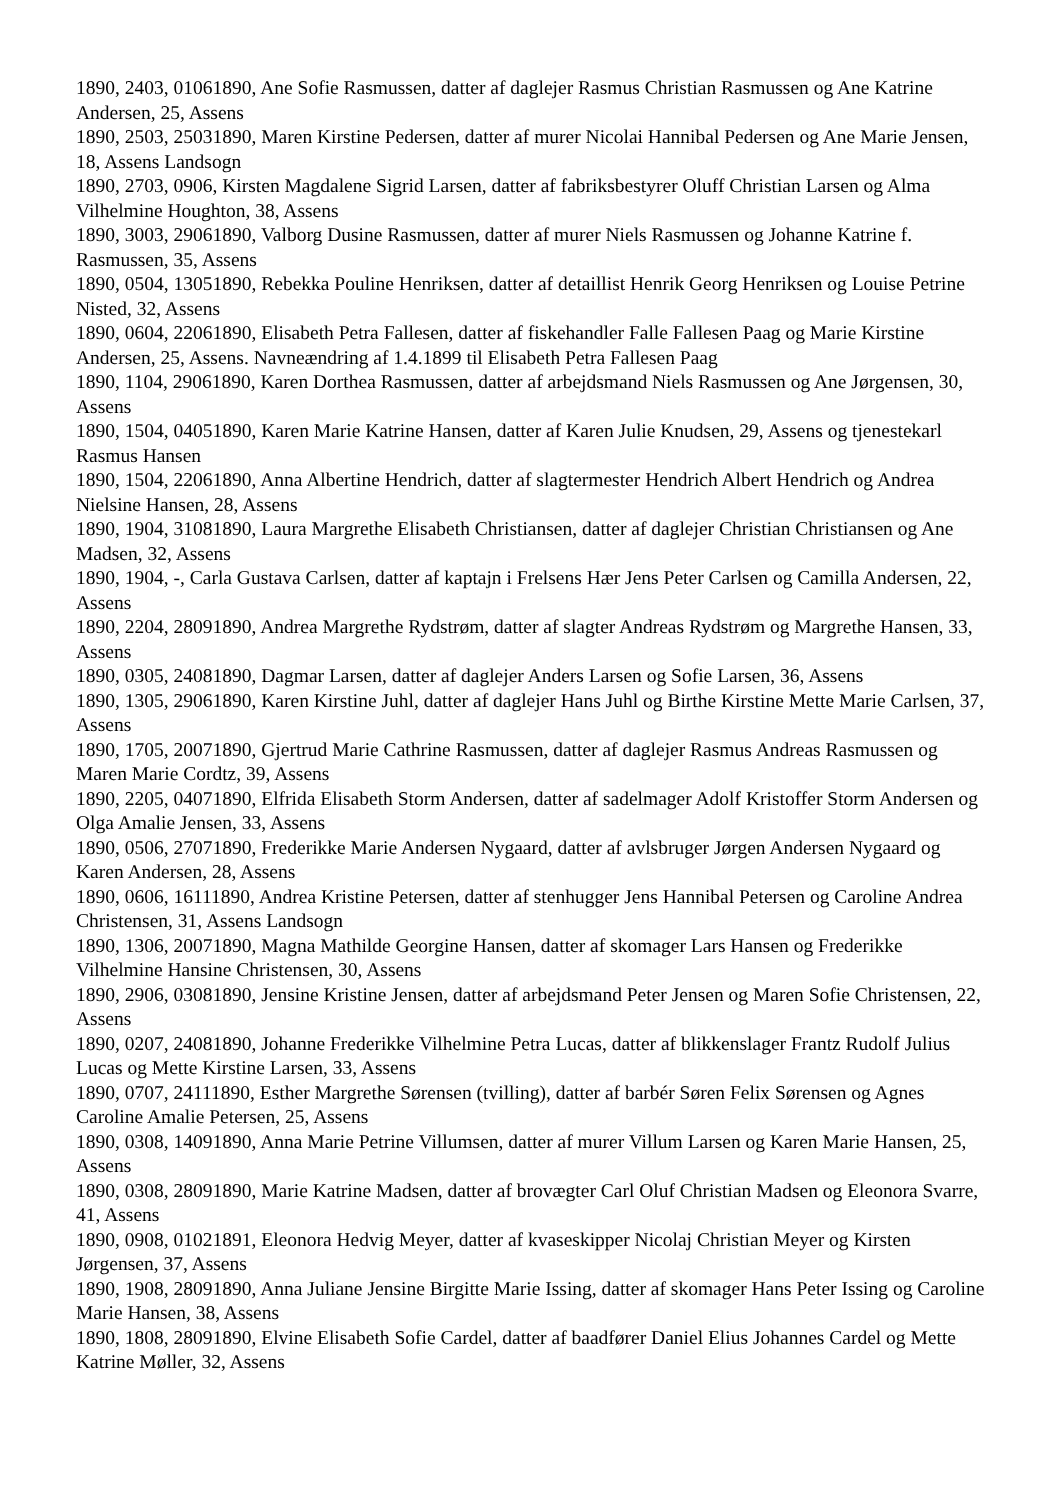1890, 2403, 01061890, Ane Sofie Rasmussen, datter af daglejer Rasmus Christian Rasmussen og Ane Katrine Andersen, 25, Assens
1890, 2503, 25031890, Maren Kirstine Pedersen, datter af murer Nicolai Hannibal Pedersen og Ane Marie Jensen, 18, Assens Landsogn
1890, 2703, 0906, Kirsten Magdalene Sigrid Larsen, datter af fabriksbestyrer Oluff Christian Larsen og Alma Vilhelmine Houghton, 38, Assens
1890, 3003, 29061890, Valborg Dusine Rasmussen, datter af murer Niels Rasmussen og Johanne Katrine f. Rasmussen, 35, Assens
1890, 0504, 13051890, Rebekka Pouline Henriksen, datter af detaillist Henrik Georg Henriksen og Louise Petrine Nisted, 32, Assens
1890, 0604, 22061890, Elisabeth Petra Fallesen, datter af fiskehandler Falle Fallesen Paag og Marie Kirstine Andersen, 25, Assens. Navneændring af 1.4.1899 til Elisabeth Petra Fallesen Paag
1890, 1104, 29061890, Karen Dorthea Rasmussen, datter af arbejdsmand Niels Rasmussen og Ane Jørgensen, 30, Assens
1890, 1504, 04051890, Karen Marie Katrine Hansen, datter af Karen Julie Knudsen, 29, Assens og tjenestekarl Rasmus Hansen
1890, 1504, 22061890, Anna Albertine Hendrich, datter af slagtermester Hendrich Albert Hendrich og Andrea Nielsine Hansen, 28, Assens
1890, 1904, 31081890, Laura Margrethe Elisabeth Christiansen, datter af daglejer Christian Christiansen og Ane Madsen, 32, Assens
1890, 1904, -, Carla Gustava Carlsen, datter af kaptajn i Frelsens Hær Jens Peter Carlsen og Camilla Andersen, 22, Assens
1890, 2204, 28091890, Andrea Margrethe Rydstrøm, datter af slagter Andreas Rydstrøm og Margrethe Hansen, 33, Assens
1890, 0305, 24081890, Dagmar Larsen, datter af daglejer Anders Larsen og Sofie Larsen, 36, Assens
1890, 1305, 29061890, Karen Kirstine Juhl, datter af daglejer Hans Juhl og Birthe Kirstine Mette Marie Carlsen, 37, Assens
1890, 1705, 20071890, Gjertrud Marie Cathrine Rasmussen, datter af daglejer Rasmus Andreas Rasmussen og Maren Marie Cordtz, 39, Assens
1890, 2205, 04071890, Elfrida Elisabeth Storm Andersen, datter af sadelmager Adolf Kristoffer Storm Andersen og Olga Amalie Jensen, 33, Assens
1890, 0506, 27071890, Frederikke Marie Andersen Nygaard, datter af avlsbruger Jørgen Andersen Nygaard og Karen Andersen, 28, Assens
1890, 0606, 16111890, Andrea Kristine Petersen, datter af stenhugger Jens Hannibal Petersen og Caroline Andrea Christensen, 31, Assens Landsogn
1890, 1306, 20071890, Magna Mathilde Georgine Hansen, datter af skomager Lars Hansen og Frederikke Vilhelmine Hansine Christensen, 30, Assens
1890, 2906, 03081890, Jensine Kristine Jensen, datter af arbejdsmand Peter Jensen og Maren Sofie Christensen, 22, Assens
1890, 0207, 24081890, Johanne Frederikke Vilhelmine Petra Lucas, datter af blikkenslager Frantz Rudolf Julius Lucas og Mette Kirstine Larsen, 33, Assens
1890, 0707, 24111890, Esther Margrethe Sørensen (tvilling), datter af barbér Søren Felix Sørensen og Agnes Caroline Amalie Petersen, 25, Assens
1890, 0308, 14091890, Anna Marie Petrine Villumsen, datter af murer Villum Larsen og Karen Marie Hansen, 25, Assens
1890, 0308, 28091890, Marie Katrine Madsen, datter af brovægter Carl Oluf Christian Madsen og Eleonora Svarre, 41, Assens
1890, 0908, 01021891, Eleonora Hedvig Meyer, datter af kvaseskipper Nicolaj Christian Meyer og Kirsten Jørgensen, 37, Assens
1890, 1908, 28091890, Anna Juliane Jensine Birgitte Marie Issing, datter af skomager Hans Peter Issing og Caroline Marie Hansen, 38, Assens
1890, 1808, 28091890, Elvine Elisabeth Sofie Cardel, datter af baadfører Daniel Elius Johannes Cardel og Mette Katrine Møller, 32, Assens